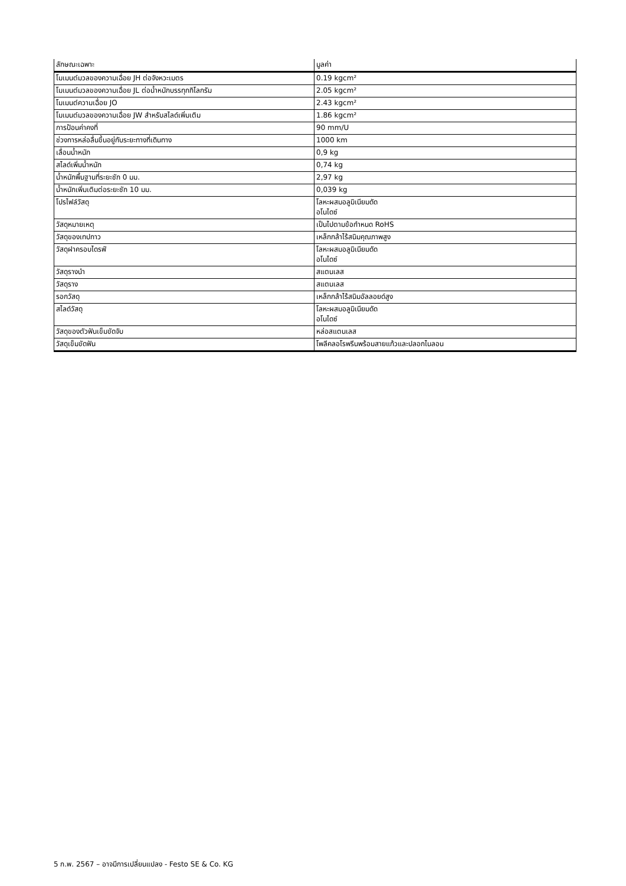| ลักษณะเฉพาะ | มูลค่า |
| --- | --- |
| โมเมนต์มวลของความเฉื่อย JH ต่อจังหวะเมตร | 0.19 kgcm² |
| โมเมนต์มวลของความเฉื่อย JL ต่อน้ำหนักบรรทุกกิโลกรัม | 2.05 kgcm² |
| โมเมนต์ความเฉื่อย JO | 2.43 kgcm² |
| โมเมนต์มวลของความเฉื่อย JW สำหรับสไลด์เพิ่มเติม | 1.86 kgcm² |
| การป้อนค่าคงที่ | 90 mm/U |
| ช่วงการหล่อลื่นขึ้นอยู่กับระยะทางที่เดินทาง | 1000 km |
| เลื่อนน้ำหนัก | 0,9 kg |
| สไลด์เพิ่มน้ำหนัก | 0,74 kg |
| น้ำหนักพื้นฐานที่ระยะชัก 0 มม. | 2,97 kg |
| น้ำหนักเพิ่มเติมต่อระยะชัก 10 มม. | 0,039 kg |
| โปรไฟล์วัสดุ | โลหะผสมอลูมิเนียมดัด อโนไดซ์ |
| วัสดุหมายเหตุ | เป็นไปตามข้อกำหนด RoHS |
| วัสดุของเทปกาว | เหล็กกล้าไร้สนิมคุณภาพสูง |
| วัสดุฝาครอบไดรฟ์ | โลหะผสมอลูมิเนียมดัด อโนไดซ์ |
| วัสดุรางนำ | สแตนเลส |
| วัสดุราง | สแตนเลส |
| รอกวัสดุ | เหล็กกล้าไร้สนิมอัลลอยด์สูง |
| สไลด์วัสดุ | โลหะผสมอลูมิเนียมดัด อโนไดซ์ |
| วัสดุของตัวฟันเข็มขัดจับ | หล่อสแตนเลส |
| วัสดุเข็มขัดฟัน | โพลีคลอโรพรีนพร้อมสายแก้วและปลอกไนลอน |
5 ก.พ. 2567 – อาจมีการเปลี่ยนแปลง - Festo SE & Co. KG